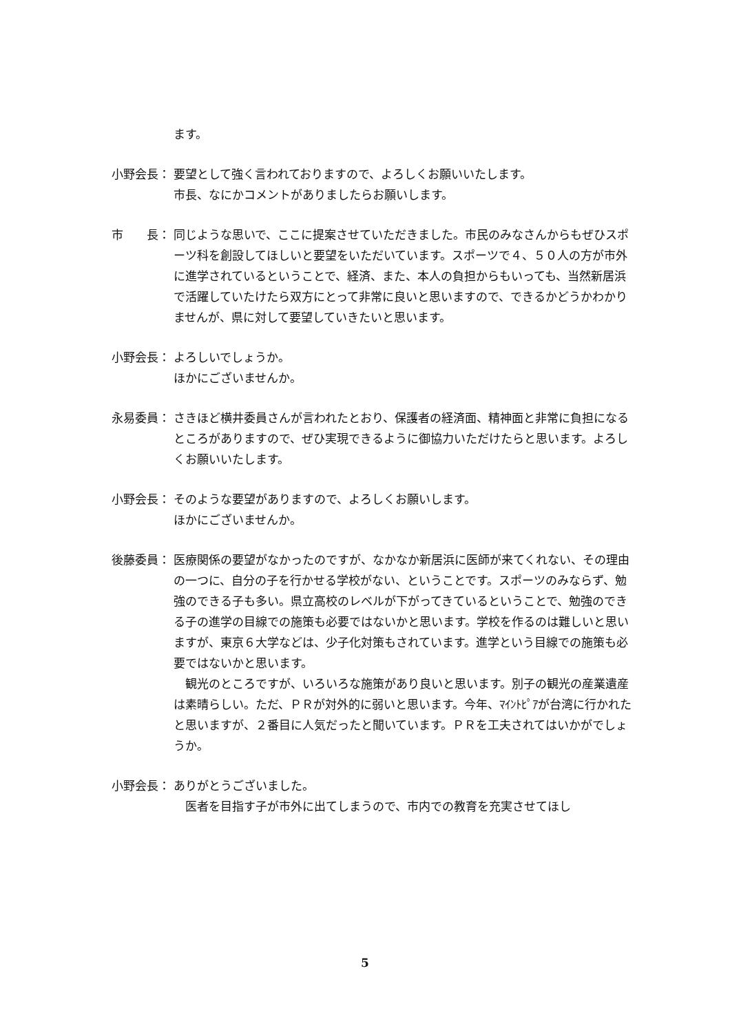ます。
小野会長： 要望として強く言われておりますので、よろしくお願いいたします。
市長、なにかコメントがありましたらお願いします。
市　　長： 同じような思いで、ここに提案させていただきました。市民のみなさんからもぜひスポーツ科を創設してほしいと要望をいただいています。スポーツで４、５０人の方が市外に進学されているということで、経済、また、本人の負担からもいっても、当然新居浜で活躍していたけたら双方にとって非常に良いと思いますので、できるかどうかわかりませんが、県に対して要望していきたいと思います。
小野会長： よろしいでしょうか。
ほかにございませんか。
永易委員： さきほど横井委員さんが言われたとおり、保護者の経済面、精神面と非常に負担になるところがありますので、ぜひ実現できるように御協力いただけたらと思います。よろしくお願いいたします。
小野会長： そのような要望がありますので、よろしくお願いします。
ほかにございませんか。
後藤委員： 医療関係の要望がなかったのですが、なかなか新居浜に医師が来てくれない、その理由の一つに、自分の子を行かせる学校がない、ということです。スポーツのみならず、勉強のできる子も多い。県立高校のレベルが下がってきているということで、勉強のできる子の進学の目線での施策も必要ではないかと思います。学校を作るのは難しいと思いますが、東京６大学などは、少子化対策もされています。進学という目線での施策も必要ではないかと思います。
　観光のところですが、いろいろな施策があり良いと思います。別子の観光の産業遺産は素晴らしい。ただ、ＰＲが対外的に弱いと思います。今年、ﾏｲﾝﾄﾋﾟｱが台湾に行かれたと思いますが、２番目に人気だったと聞いています。ＰＲを工夫されてはいかがでしょうか。
小野会長： ありがとうございました。
　医者を目指す子が市外に出てしまうので、市内での教育を充実させてほし
5